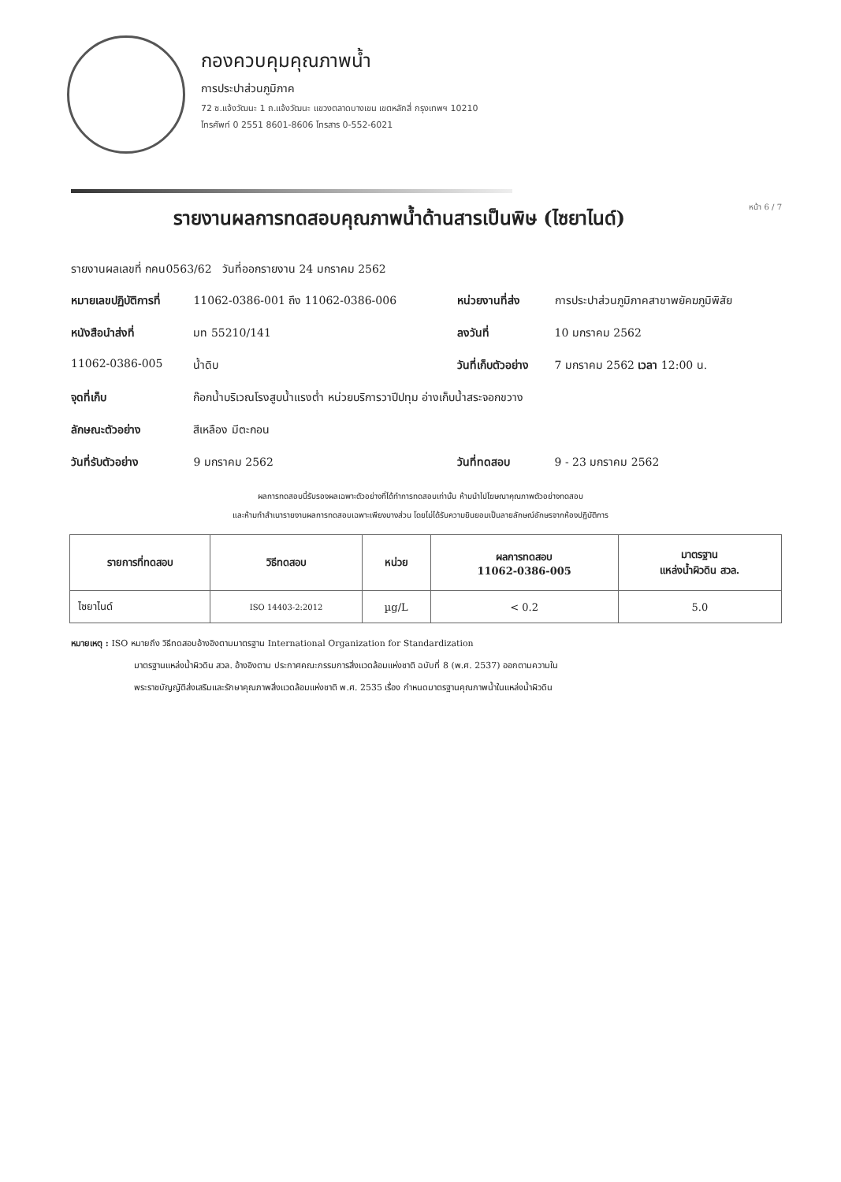กองควบคุมคุณภาพน้ำ
การประปาส่วนภูมิภาค
72 ซ.แจ้งวัฒนะ 1 ถ.แจ้งวัฒนะ แขวงตลาดบางเขน เขตหลักสี่ กรุงเทพฯ 10210
โทรศัพท์ 0 2551 8601-8606 โทรสาร 0-552-6021
รายงานผลการทดสอบคุณภาพน้ำด้านสารเป็นพิษ (ไซยาไนด์)
หน้า 6 / 7
รายงานผลเลขที่ กคน0563/62 วันที่ออกรายงาน 24 มกราคม 2562
| หมายเลขปฏิบัติการที่ | 11062-0386-001 ถึง 11062-0386-006 | หน่วยงานที่ส่ง | การประปาส่วนภูมิภาคสาขาพยัคฆภูมิพิสัย |
| หนังสือนำส่งที่ | มท 55210/141 | ลงวันที่ | 10 มกราคม 2562 |
| 11062-0386-005 | น้ำดิบ | วันที่เก็บตัวอย่าง | 7 มกราคม 2562 เวลา 12:00 น. |
| จุดที่เก็บ | ก๊อกน้ำบริเวณโรงสูบน้ำแรงต่ำ หน่วยบริการวาปีปทุม อ่างเก็บน้ำสระจอกขวาง | | |
| ลักษณะตัวอย่าง | สีเหลือง มีตะกอน | | |
| วันที่รับตัวอย่าง | 9 มกราคม 2562 | วันที่ทดสอบ | 9 - 23 มกราคม 2562 |
ผลการทดสอบนี้รับรองผลเฉพาะตัวอย่างที่ได้ทำการทดสอบเท่านั้น ห้ามนำไปโฆษณาคุณภาพตัวอย่างทดสอบ
และห้ามทำสำเนารายงานผลการทดสอบเฉพาะเพียงบางส่วน โดยไม่ได้รับความยินยอมเป็นลายลักษณ์อักษรจากห้องปฏิบัติการ
| รายการที่ทดสอบ | วิธีทดสอบ | หน่วย | ผลการทดสอบ 11062-0386-005 | มาตรฐาน แหล่งน้ำผิวดิน สวล. |
| --- | --- | --- | --- | --- |
| ไซยาไนด์ | ISO 14403-2:2012 | µg/L | < 0.2 | 5.0 |
หมายเหตุ : ISO หมายถึง วิธีทดสอบอ้างอิงตามมาตรฐาน International Organization for Standardization
มาตรฐานแหล่งน้ำผิวดิน สวล. อ้างอิงตาม ประกาศคณะกรรมการสิ่งแวดล้อมแห่งชาติ ฉบับที่ 8 (พ.ศ. 2537) ออกตามความใน
พระราชบัญญัติส่งเสริมและรักษาคุณภาพสิ่งแวดล้อมแห่งชาติ พ.ศ. 2535 เรื่อง กำหนดมาตรฐานคุณภาพน้ำในแหล่งน้ำผิวดิน